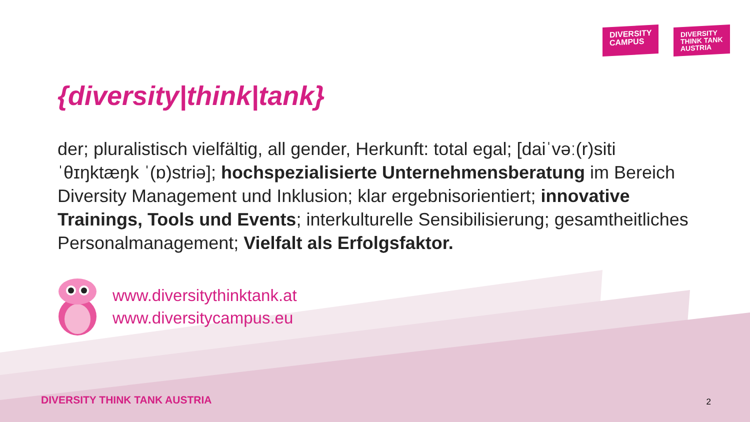DIVERSITY
CAMPUS
DIVERSITY
THINK TANK
AUSTRIA
{diversity|think|tank}
der; pluralistisch vielfältig, all gender, Herkunft: total egal; [daiˈvəː(r)siti ˈθɪŋktæŋk ˈ(ɒ)striə]; hochspezialisierte Unternehmensberatung im Bereich Diversity Management und Inklusion; klar ergebnisorientiert; innovative Trainings, Tools und Events; interkulturelle Sensibilisierung; gesamtheitliches Personalmanagement; Vielfalt als Erfolgsfaktor.
www.diversitythinktank.at
www.diversitycampus.eu
DIVERSITY THINK TANK AUSTRIA 2